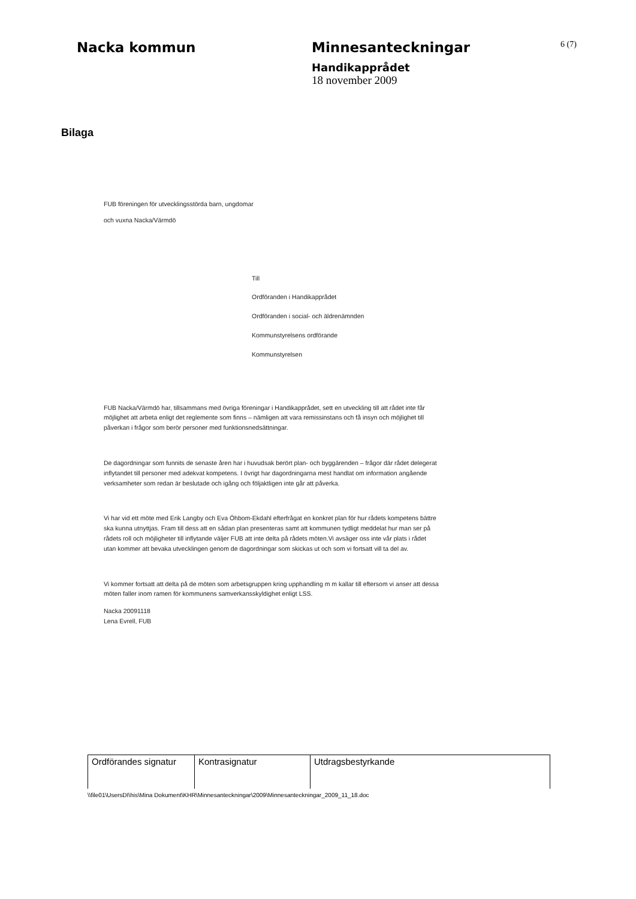Nacka kommun Minnesanteckningar
6 (7)
Handikapprådet
18 november 2009
Bilaga
FUB föreningen för utvecklingsstörda barn, ungdomar
och vuxna Nacka/Värmdö
Till
Ordföranden i Handikapprådet
Ordföranden i social- och äldrenämnden
Kommunstyrelsens ordförande
Kommunstyrelsen
FUB Nacka/Värmdö har, tillsammans med övriga föreningar i Handikapprådet, sett en utveckling till att rådet inte får möjlighet att arbeta enligt det reglemente som finns – nämligen att vara remissinstans och få insyn och möjlighet till påverkan i frågor som berör personer med funktionsnedsättningar.
De dagordningar som funnits de senaste åren har i huvudsak berört plan- och byggärenden – frågor där rådet delegerat inflytandet till personer med adekvat kompetens. I övrigt har dagordningarna mest handlat om information angående verksamheter som redan är beslutade och igång och följaktligen inte går att påverka.
Vi har vid ett möte med Erik Langby och Eva Öhbom-Ekdahl efterfrågat en konkret plan för hur rådets kompetens bättre ska kunna utnyttjas. Fram till dess att en sådan plan presenteras samt att kommunen tydligt meddelat hur man ser på rådets roll och möjligheter till inflytande väljer FUB att inte delta på rådets möten.Vi avsäger oss inte vår plats i rådet utan kommer att bevaka utvecklingen genom de dagordningar som skickas ut och som vi fortsatt vill ta del av.
Vi kommer fortsatt att delta på de möten som arbetsgruppen kring upphandling m m kallar till eftersom vi anser att dessa möten faller inom ramen för kommunens samverkansskyldighet enligt LSS.
Nacka 20091118
Lena Evrell, FUB
| Ordförandes signatur | Kontrasignatur | Utdragsbestyrkande |
\\file01\UsersDI\his\Mina Dokument\KHR\Minnesanteckningar\2009\Minnesanteckningar_2009_11_18.doc